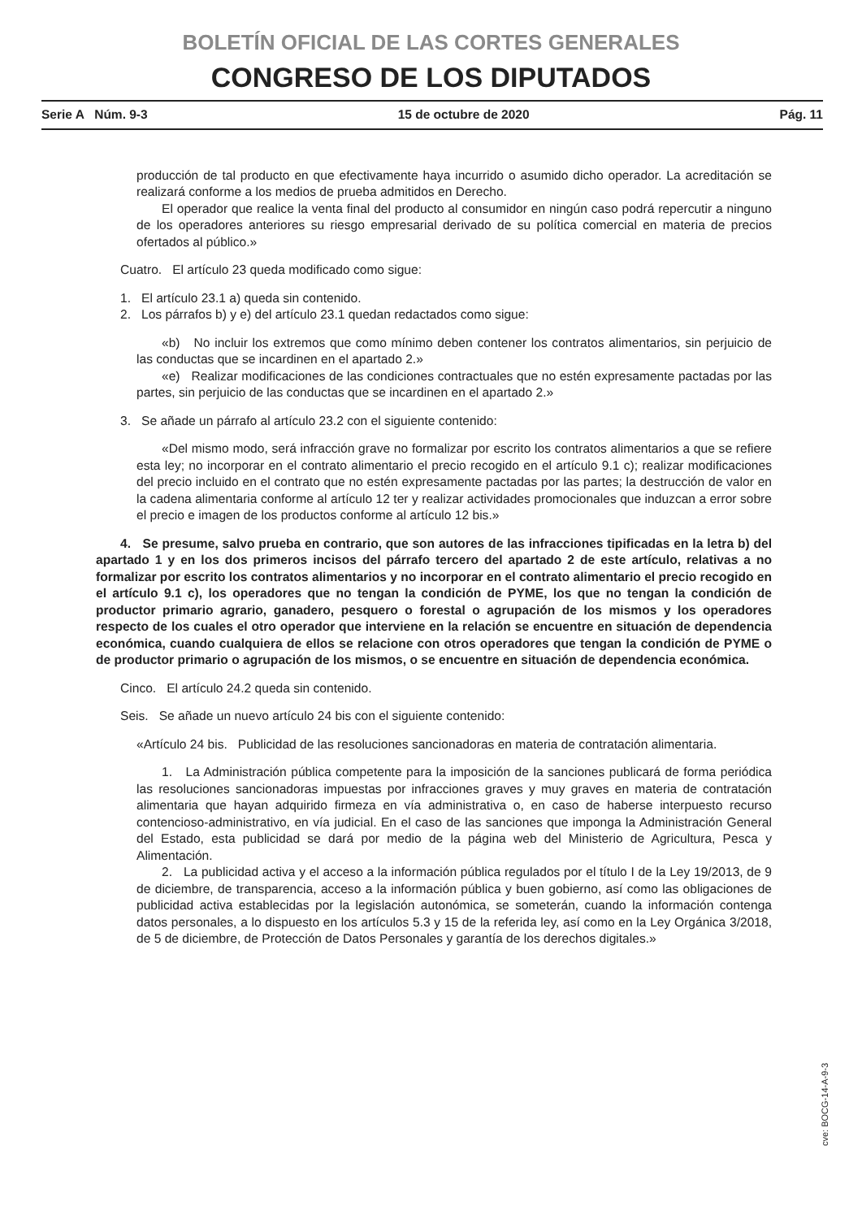BOLETÍN OFICIAL DE LAS CORTES GENERALES
CONGRESO DE LOS DIPUTADOS
Serie A Núm. 9-3 15 de octubre de 2020 Pág. 11
producción de tal producto en que efectivamente haya incurrido o asumido dicho operador. La acreditación se realizará conforme a los medios de prueba admitidos en Derecho.
El operador que realice la venta final del producto al consumidor en ningún caso podrá repercutir a ninguno de los operadores anteriores su riesgo empresarial derivado de su política comercial en materia de precios ofertados al público.»
Cuatro. El artículo 23 queda modificado como sigue:
1. El artículo 23.1 a) queda sin contenido.
2. Los párrafos b) y e) del artículo 23.1 quedan redactados como sigue:
«b) No incluir los extremos que como mínimo deben contener los contratos alimentarios, sin perjuicio de las conductas que se incardinen en el apartado 2.»
«e) Realizar modificaciones de las condiciones contractuales que no estén expresamente pactadas por las partes, sin perjuicio de las conductas que se incardinen en el apartado 2.»
3. Se añade un párrafo al artículo 23.2 con el siguiente contenido:
«Del mismo modo, será infracción grave no formalizar por escrito los contratos alimentarios a que se refiere esta ley; no incorporar en el contrato alimentario el precio recogido en el artículo 9.1 c); realizar modificaciones del precio incluido en el contrato que no estén expresamente pactadas por las partes; la destrucción de valor en la cadena alimentaria conforme al artículo 12 ter y realizar actividades promocionales que induzcan a error sobre el precio e imagen de los productos conforme al artículo 12 bis.»
4. Se presume, salvo prueba en contrario, que son autores de las infracciones tipificadas en la letra b) del apartado 1 y en los dos primeros incisos del párrafo tercero del apartado 2 de este artículo, relativas a no formalizar por escrito los contratos alimentarios y no incorporar en el contrato alimentario el precio recogido en el artículo 9.1 c), los operadores que no tengan la condición de PYME, los que no tengan la condición de productor primario agrario, ganadero, pesquero o forestal o agrupación de los mismos y los operadores respecto de los cuales el otro operador que interviene en la relación se encuentre en situación de dependencia económica, cuando cualquiera de ellos se relacione con otros operadores que tengan la condición de PYME o de productor primario o agrupación de los mismos, o se encuentre en situación de dependencia económica.
Cinco. El artículo 24.2 queda sin contenido.
Seis. Se añade un nuevo artículo 24 bis con el siguiente contenido:
«Artículo 24 bis. Publicidad de las resoluciones sancionadoras en materia de contratación alimentaria.
1. La Administración pública competente para la imposición de la sanciones publicará de forma periódica las resoluciones sancionadoras impuestas por infracciones graves y muy graves en materia de contratación alimentaria que hayan adquirido firmeza en vía administrativa o, en caso de haberse interpuesto recurso contencioso-administrativo, en vía judicial. En el caso de las sanciones que imponga la Administración General del Estado, esta publicidad se dará por medio de la página web del Ministerio de Agricultura, Pesca y Alimentación.
2. La publicidad activa y el acceso a la información pública regulados por el título I de la Ley 19/2013, de 9 de diciembre, de transparencia, acceso a la información pública y buen gobierno, así como las obligaciones de publicidad activa establecidas por la legislación autonómica, se someterán, cuando la información contenga datos personales, a lo dispuesto en los artículos 5.3 y 15 de la referida ley, así como en la Ley Orgánica 3/2018, de 5 de diciembre, de Protección de Datos Personales y garantía de los derechos digitales.»
cve: BOCG-14-A-9-3